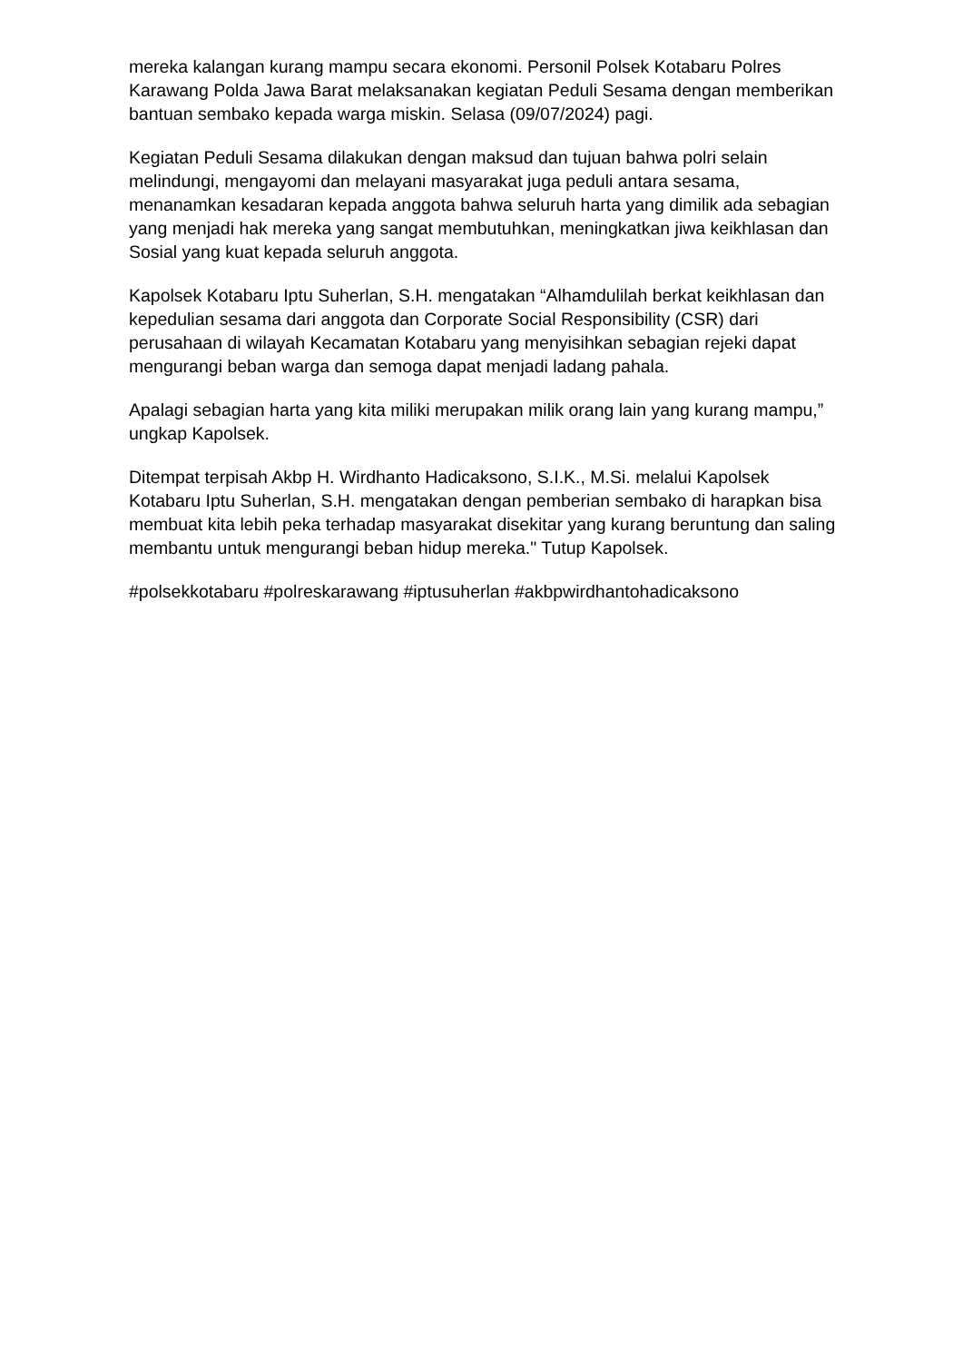mereka kalangan kurang mampu secara ekonomi. Personil Polsek Kotabaru Polres Karawang Polda Jawa Barat melaksanakan kegiatan Peduli Sesama dengan memberikan bantuan sembako kepada warga miskin. Selasa (09/07/2024) pagi.
Kegiatan Peduli Sesama dilakukan dengan maksud dan tujuan bahwa polri selain melindungi, mengayomi dan melayani masyarakat juga peduli antara sesama, menanamkan kesadaran kepada anggota bahwa seluruh harta yang dimilik ada sebagian yang menjadi hak mereka yang sangat membutuhkan, meningkatkan jiwa keikhlasan dan Sosial yang kuat kepada seluruh anggota.
Kapolsek Kotabaru Iptu Suherlan, S.H. mengatakan “Alhamdulilah berkat keikhlasan dan kepedulian sesama dari anggota dan Corporate Social Responsibility (CSR) dari perusahaan di wilayah Kecamatan Kotabaru yang menyisihkan sebagian rejeki dapat mengurangi beban warga dan semoga dapat menjadi ladang pahala.
Apalagi sebagian harta yang kita miliki merupakan milik orang lain yang kurang mampu,” ungkap Kapolsek.
Ditempat terpisah Akbp H. Wirdhanto Hadicaksono, S.I.K., M.Si. melalui Kapolsek Kotabaru Iptu Suherlan, S.H. mengatakan dengan pemberian sembako di harapkan bisa membuat kita lebih peka terhadap masyarakat disekitar yang kurang beruntung dan saling membantu untuk mengurangi beban hidup mereka." Tutup Kapolsek.
#polsekkotabaru #polreskarawang #iptusuherlan #akbpwirdhantohadicaksono